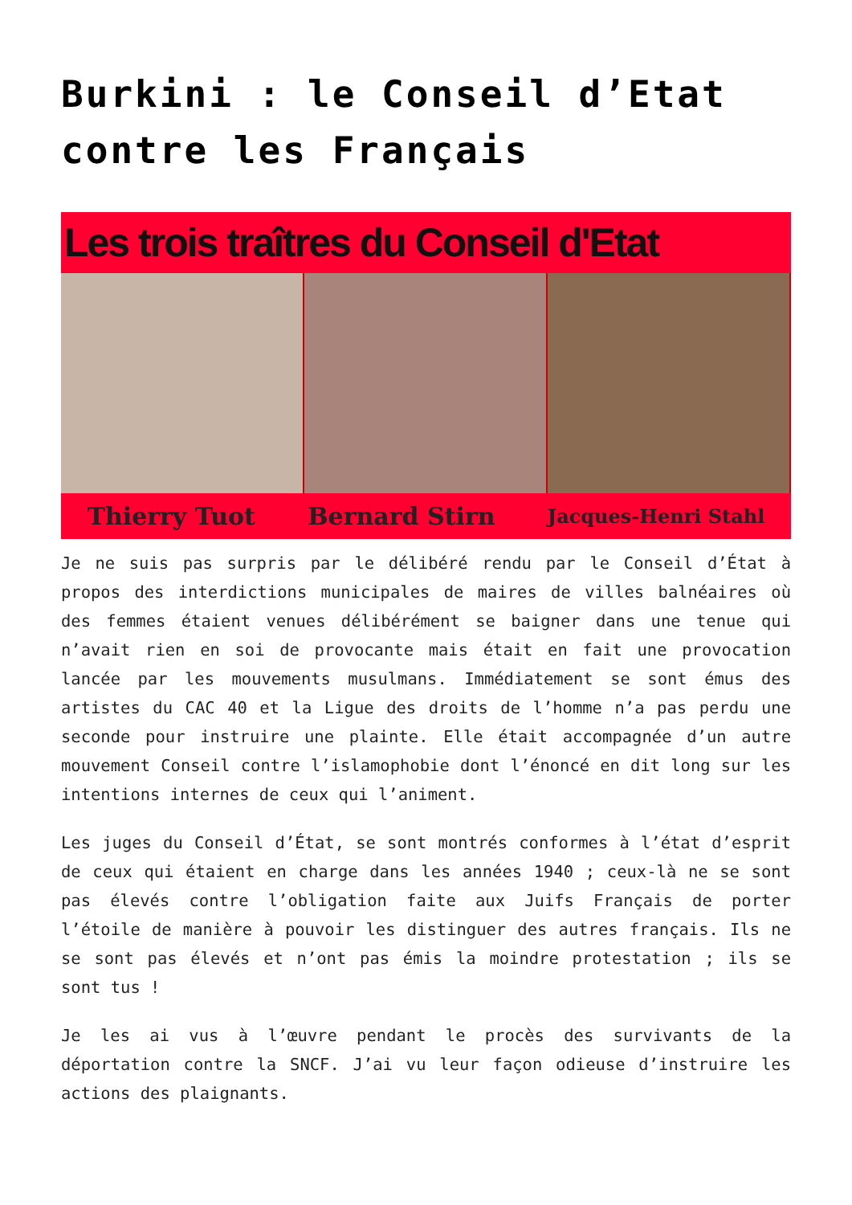Burkini : le Conseil d’Etat contre les Français
Les trois traîtres du Conseil d'Etat
Thierry Tuot Bernard Stirn Jacques-Henri Stahl
Je ne suis pas surpris par le délibéré rendu par le Conseil d’État à propos des interdictions municipales de maires de villes balnéaires où des femmes étaient venues délibérément se baigner dans une tenue qui n’avait rien en soi de provocante mais était en fait une provocation lancée par les mouvements musulmans. Immédiatement se sont émus des artistes du CAC 40 et la Ligue des droits de l’homme n’a pas perdu une seconde pour instruire une plainte. Elle était accompagnée d’un autre mouvement Conseil contre l’islamophobie dont l’énoncé en dit long sur les intentions internes de ceux qui l’animent.
Les juges du Conseil d’État, se sont montrés conformes à l’état d’esprit de ceux qui étaient en charge dans les années 1940 ; ceux-là ne se sont pas élevés contre l’obligation faite aux Juifs Français de porter l’étoile de manière à pouvoir les distinguer des autres français. Ils ne se sont pas élevés et n’ont pas émis la moindre protestation ; ils se sont tus !
Je les ai vus à l’œuvre pendant le procès des survivants de la déportation contre la SNCF. J’ai vu leur façon odieuse d’instruire les actions des plaignants.